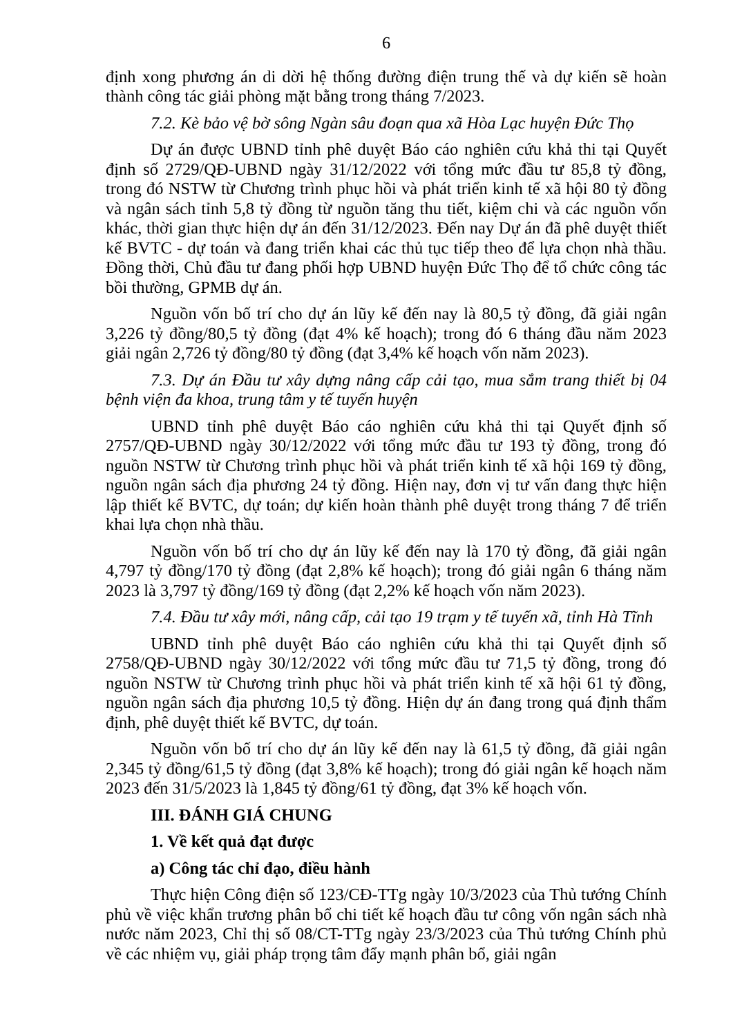6
định xong phương án di dời hệ thống đường điện trung thế và dự kiến sẽ hoàn thành công tác giải phòng mặt bằng trong tháng 7/2023.
7.2. Kè bảo vệ bờ sông Ngàn sâu đoạn qua xã Hòa Lạc huyện Đức Thọ
Dự án được UBND tỉnh phê duyệt Báo cáo nghiên cứu khả thi tại Quyết định số 2729/QĐ-UBND ngày 31/12/2022 với tổng mức đầu tư 85,8 tỷ đồng, trong đó NSTW từ Chương trình phục hồi và phát triển kinh tế xã hội 80 tỷ đồng và ngân sách tỉnh 5,8 tỷ đồng từ nguồn tăng thu tiết, kiệm chi và các nguồn vốn khác, thời gian thực hiện dự án đến 31/12/2023. Đến nay Dự án đã phê duyệt thiết kế BVTC - dự toán và đang triển khai các thủ tục tiếp theo để lựa chọn nhà thầu. Đồng thời, Chủ đầu tư đang phối hợp UBND huyện Đức Thọ để tổ chức công tác bồi thường, GPMB dự án.
Nguồn vốn bố trí cho dự án lũy kế đến nay là 80,5 tỷ đồng, đã giải ngân 3,226 tỷ đồng/80,5 tỷ đồng (đạt 4% kế hoạch); trong đó 6 tháng đầu năm 2023 giải ngân 2,726 tỷ đồng/80 tỷ đồng (đạt 3,4% kế hoạch vốn năm 2023).
7.3. Dự án Đầu tư xây dựng nâng cấp cải tạo, mua sắm trang thiết bị 04 bệnh viện đa khoa, trung tâm y tế tuyến huyện
UBND tỉnh phê duyệt Báo cáo nghiên cứu khả thi tại Quyết định số 2757/QĐ-UBND ngày 30/12/2022 với tổng mức đầu tư 193 tỷ đồng, trong đó nguồn NSTW từ Chương trình phục hồi và phát triển kinh tế xã hội 169 tỷ đồng, nguồn ngân sách địa phương 24 tỷ đồng. Hiện nay, đơn vị tư vấn đang thực hiện lập thiết kế BVTC, dự toán; dự kiến hoàn thành phê duyệt trong tháng 7 để triển khai lựa chọn nhà thầu.
Nguồn vốn bố trí cho dự án lũy kế đến nay là 170 tỷ đồng, đã giải ngân 4,797 tỷ đồng/170 tỷ đồng (đạt 2,8% kế hoạch); trong đó giải ngân 6 tháng năm 2023 là 3,797 tỷ đồng/169 tỷ đồng (đạt 2,2% kế hoạch vốn năm 2023).
7.4. Đầu tư xây mới, nâng cấp, cải tạo 19 trạm y tế tuyến xã, tỉnh Hà Tĩnh
UBND tỉnh phê duyệt Báo cáo nghiên cứu khả thi tại Quyết định số 2758/QĐ-UBND ngày 30/12/2022 với tổng mức đầu tư 71,5 tỷ đồng, trong đó nguồn NSTW từ Chương trình phục hồi và phát triển kinh tế xã hội 61 tỷ đồng, nguồn ngân sách địa phương 10,5 tỷ đồng. Hiện dự án đang trong quá định thẩm định, phê duyệt thiết kế BVTC, dự toán.
Nguồn vốn bố trí cho dự án lũy kế đến nay là 61,5 tỷ đồng, đã giải ngân 2,345 tỷ đồng/61,5 tỷ đồng (đạt 3,8% kế hoạch); trong đó giải ngân kế hoạch năm 2023 đến 31/5/2023 là 1,845 tỷ đồng/61 tỷ đồng, đạt 3% kế hoạch vốn.
III. ĐÁNH GIÁ CHUNG
1. Về kết quả đạt được
a) Công tác chỉ đạo, điều hành
Thực hiện Công điện số 123/CĐ-TTg ngày 10/3/2023 của Thủ tướng Chính phủ về việc khẩn trương phân bổ chi tiết kế hoạch đầu tư công vốn ngân sách nhà nước năm 2023, Chỉ thị số 08/CT-TTg ngày 23/3/2023 của Thủ tướng Chính phủ về các nhiệm vụ, giải pháp trọng tâm đẩy mạnh phân bổ, giải ngân